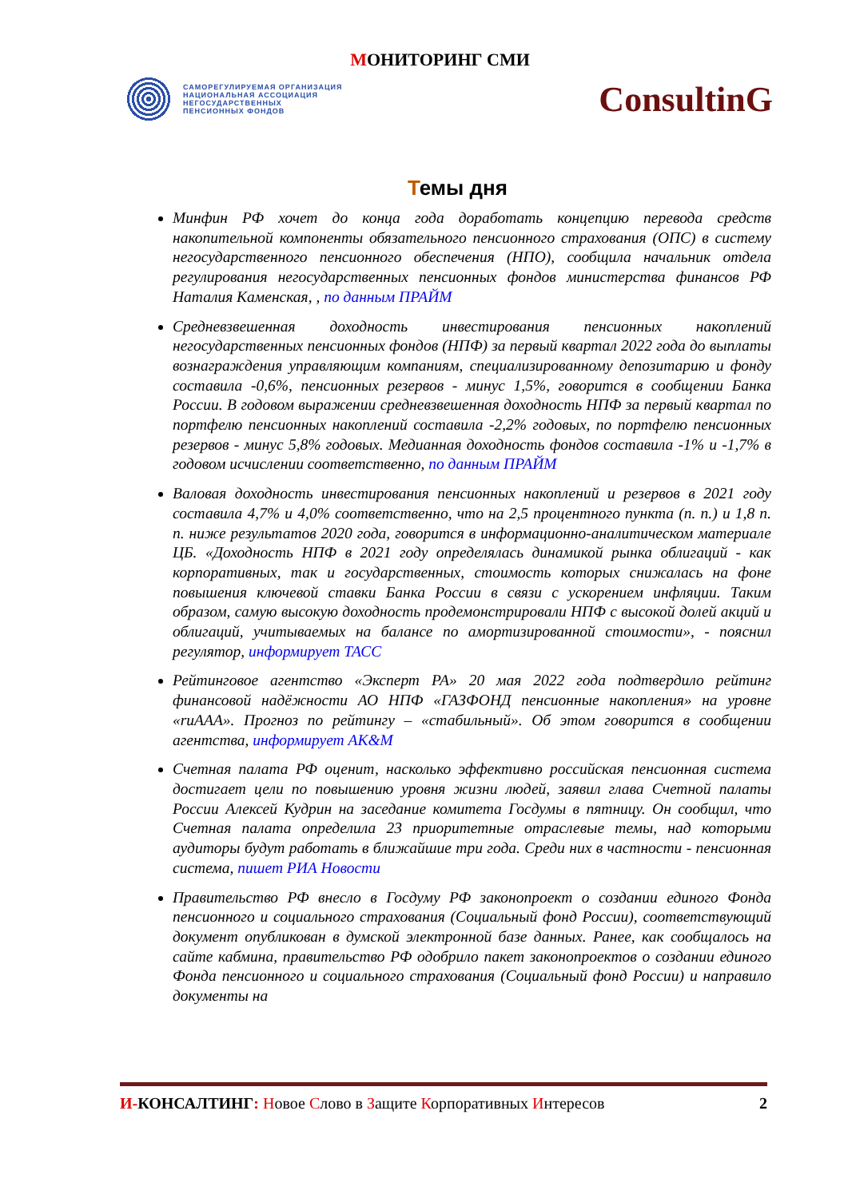МОНИТОРИНГ СМИ
САМОРЕГУЛИРУЕМАЯ ОРГАНИЗАЦИЯ
НАЦИОНАЛЬНАЯ АССОЦИАЦИЯ
НЕГОСУДАРСТВЕННЫХ
ПЕНСИОННЫХ ФОНДОВ
ConsultinG
Темы дня
Минфин РФ хочет до конца года доработать концепцию перевода средств накопительной компоненты обязательного пенсионного страхования (ОПС) в систему негосударственного пенсионного обеспечения (НПО), сообщила начальник отдела регулирования негосударственных пенсионных фондов министерства финансов РФ Наталия Каменская, , по данным ПРАЙМ
Средневзвешенная доходность инвестирования пенсионных накоплений негосударственных пенсионных фондов (НПФ) за первый квартал 2022 года до выплаты вознаграждения управляющим компаниям, специализированному депозитарию и фонду составила -0,6%, пенсионных резервов - минус 1,5%, говорится в сообщении Банка России. В годовом выражении средневзвешенная доходность НПФ за первый квартал по портфелю пенсионных накоплений составила -2,2% годовых, по портфелю пенсионных резервов - минус 5,8% годовых. Медианная доходность фондов составила -1% и -1,7% в годовом исчислении соответственно, по данным ПРАЙМ
Валовая доходность инвестирования пенсионных накоплений и резервов в 2021 году составила 4,7% и 4,0% соответственно, что на 2,5 процентного пункта (п. п.) и 1,8 п. п. ниже результатов 2020 года, говорится в информационно-аналитическом материале ЦБ. «Доходность НПФ в 2021 году определялась динамикой рынка облигаций - как корпоративных, так и государственных, стоимость которых снижалась на фоне повышения ключевой ставки Банка России в связи с ускорением инфляции. Таким образом, самую высокую доходность продемонстрировали НПФ с высокой долей акций и облигаций, учитываемых на балансе по амортизированной стоимости», - пояснил регулятор, информирует ТАСС
Рейтинговое агентство «Эксперт РА» 20 мая 2022 года подтвердило рейтинг финансовой надёжности АО НПФ «ГАЗФОНД пенсионные накопления» на уровне «ruAAA». Прогноз по рейтингу – «стабильный». Об этом говорится в сообщении агентства, информирует АК&М
Счетная палата РФ оценит, насколько эффективно российская пенсионная система достигает цели по повышению уровня жизни людей, заявил глава Счетной палаты России Алексей Кудрин на заседание комитета Госдумы в пятницу. Он сообщил, что Счетная палата определила 23 приоритетные отраслевые темы, над которыми аудиторы будут работать в ближайшие три года. Среди них в частности - пенсионная система, пишет РИА Новости
Правительство РФ внесло в Госдуму РФ законопроект о создании единого Фонда пенсионного и социального страхования (Социальный фонд России), соответствующий документ опубликован в думской электронной базе данных. Ранее, как сообщалось на сайте кабмина, правительство РФ одобрило пакет законопроектов о создании единого Фонда пенсионного и социального страхования (Социальный фонд России) и направило документы на
И-КОНСАЛТИНГ: Новое Слово в Защите Корпоративных Интересов
2